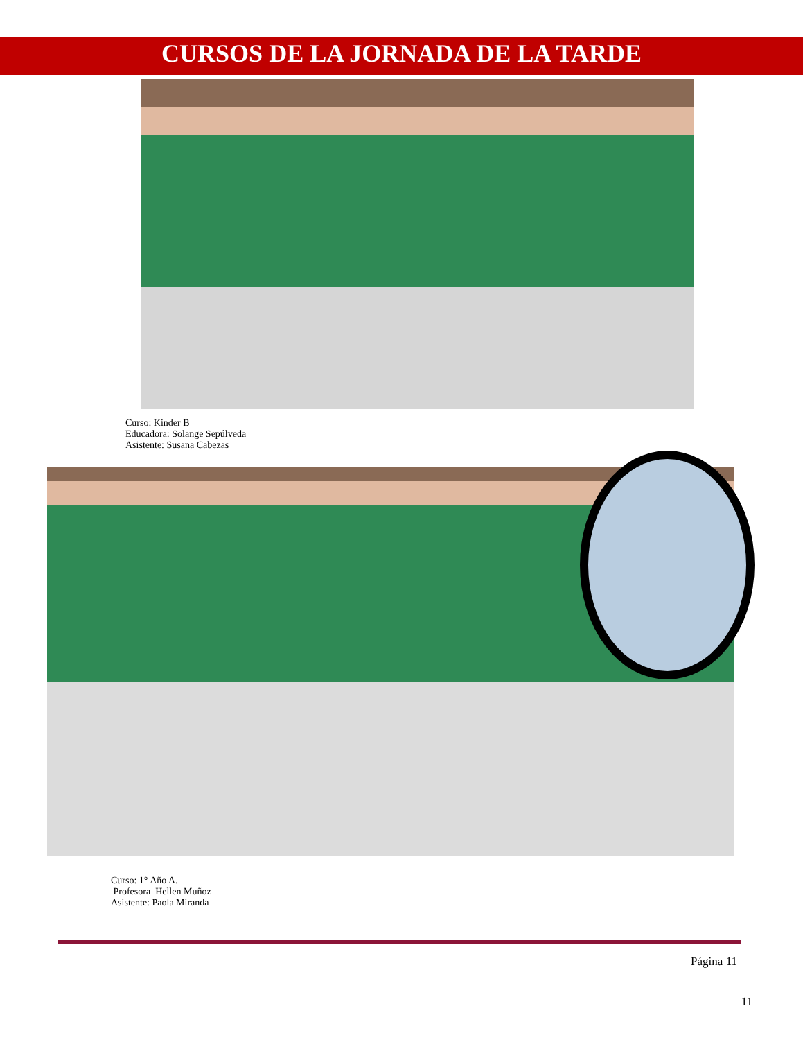CURSOS DE LA JORNADA DE LA TARDE
Curso: Kinder B
Educadora: Solange Sepúlveda
Asistente: Susana Cabezas
Curso: 1° Año A.
Profesora Hellen Muñoz
Asistente: Paola Miranda
Página 11
11